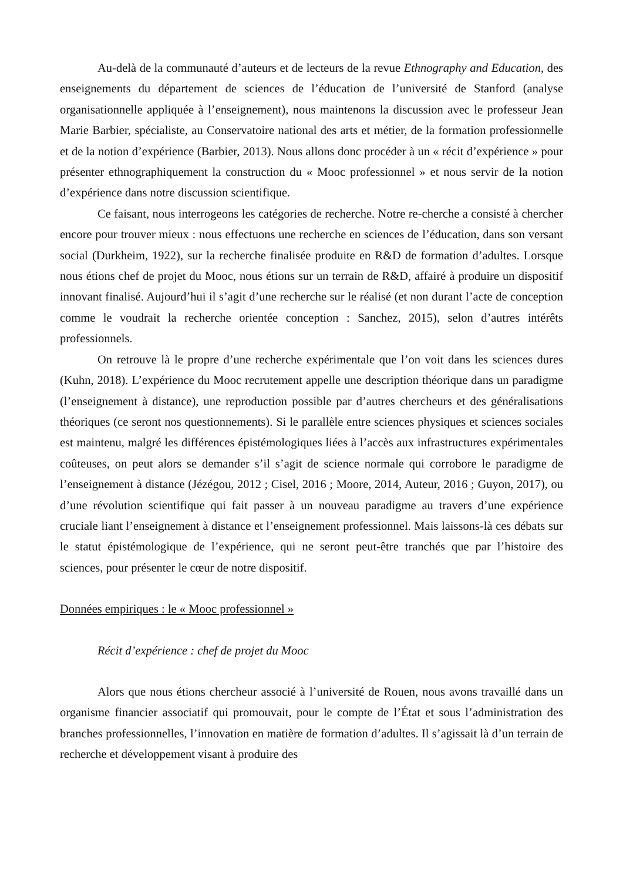Au-delà de la communauté d’auteurs et de lecteurs de la revue Ethnography and Education, des enseignements du département de sciences de l’éducation de l’université de Stanford (analyse organisationnelle appliquée à l’enseignement), nous maintenons la discussion avec le professeur Jean Marie Barbier, spécialiste, au Conservatoire national des arts et métier, de la formation professionnelle et de la notion d’expérience (Barbier, 2013). Nous allons donc procéder à un « récit d’expérience » pour présenter ethnographiquement la construction du « Mooc professionnel » et nous servir de la notion d’expérience dans notre discussion scientifique.
Ce faisant, nous interrogeons les catégories de recherche. Notre re-cherche a consisté à chercher encore pour trouver mieux : nous effectuons une recherche en sciences de l’éducation, dans son versant social (Durkheim, 1922), sur la recherche finalisée produite en R&D de formation d’adultes. Lorsque nous étions chef de projet du Mooc, nous étions sur un terrain de R&D, affairé à produire un dispositif innovant finalisé. Aujourd’hui il s’agit d’une recherche sur le réalisé (et non durant l’acte de conception comme le voudrait la recherche orientée conception : Sanchez, 2015), selon d’autres intérêts professionnels.
On retrouve là le propre d’une recherche expérimentale que l’on voit dans les sciences dures (Kuhn, 2018). L’expérience du Mooc recrutement appelle une description théorique dans un paradigme (l’enseignement à distance), une reproduction possible par d’autres chercheurs et des généralisations théoriques (ce seront nos questionnements). Si le parallèle entre sciences physiques et sciences sociales est maintenu, malgré les différences épistémologiques liées à l’accès aux infrastructures expérimentales coûteuses, on peut alors se demander s’il s’agit de science normale qui corrobore le paradigme de l’enseignement à distance (Jézégou, 2012 ; Cisel, 2016 ; Moore, 2014, Auteur, 2016 ; Guyon, 2017), ou d’une révolution scientifique qui fait passer à un nouveau paradigme au travers d’une expérience cruciale liant l’enseignement à distance et l’enseignement professionnel. Mais laissons-là ces débats sur le statut épistémologique de l’expérience, qui ne seront peut-être tranchés que par l’histoire des sciences, pour présenter le cœur de notre dispositif.
Données empiriques : le « Mooc professionnel »
Récit d’expérience : chef de projet du Mooc
Alors que nous étions chercheur associé à l’université de Rouen, nous avons travaillé dans un organisme financier associatif qui promouvait, pour le compte de l’État et sous l’administration des branches professionnelles, l’innovation en matière de formation d’adultes. Il s’agissait là d’un terrain de recherche et développement visant à produire des